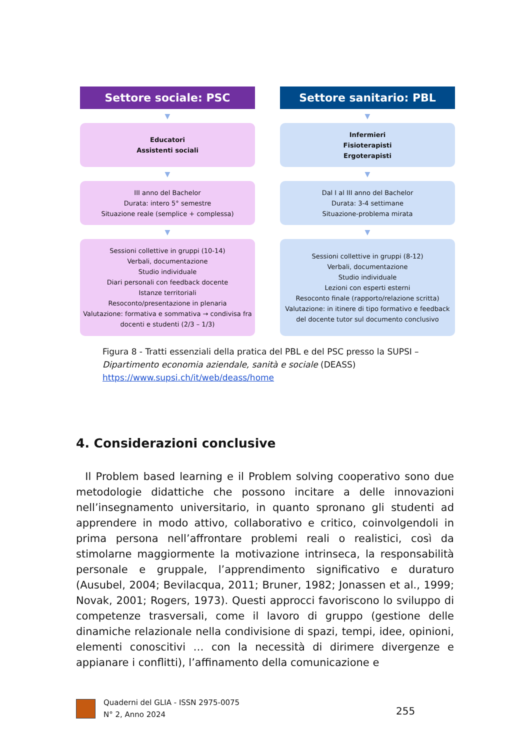Settore sociale: PSC
▼
Educatori
Assistenti sociali
▼
III anno del Bachelor
Durata: intero 5° semestre
Situazione reale (semplice + complessa)
▼
Sessioni collettive in gruppi (10-14)
Verbali, documentazione
Studio individuale
Diari personali con feedback docente
Istanze territoriali
Resoconto/presentazione in plenaria
Valutazione: formativa e sommativa → condivisa fra docenti e studenti (2/3 – 1/3)
Settore sanitario: PBL
▼
Infermieri
Fisioterapisti
Ergoterapisti
▼
Dal I al III anno del Bachelor
Durata: 3-4 settimane
Situazione-problema mirata
▼
Sessioni collettive in gruppi (8-12)
Verbali, documentazione
Studio individuale
Lezioni con esperti esterni
Resoconto finale (rapporto/relazione scritta)
Valutazione: in itinere di tipo formativo e feedback del docente tutor sul documento conclusivo
Figura 8 - Tratti essenziali della pratica del PBL e del PSC presso la SUPSI – Dipartimento economia aziendale, sanità e sociale (DEASS)
https://www.supsi.ch/it/web/deass/home
4. Considerazioni conclusive
Il Problem based learning e il Problem solving cooperativo sono due metodologie didattiche che possono incitare a delle innovazioni nell’insegnamento universitario, in quanto spronano gli studenti ad apprendere in modo attivo, collaborativo e critico, coinvolgendoli in prima persona nell’affrontare problemi reali o realistici, così da stimolarne maggiormente la motivazione intrinseca, la responsabilità personale e gruppale, l’apprendimento significativo e duraturo (Ausubel, 2004; Bevilacqua, 2011; Bruner, 1982; Jonassen et al., 1999; Novak, 2001; Rogers, 1973). Questi approcci favoriscono lo sviluppo di competenze trasversali, come il lavoro di gruppo (gestione delle dinamiche relazionale nella condivisione di spazi, tempi, idee, opinioni, elementi conoscitivi … con la necessità di dirimere divergenze e appianare i conflitti), l’affinamento della comunicazione e
Quaderni del GLIA - ISSN 2975-0075
N° 2, Anno 2024
255